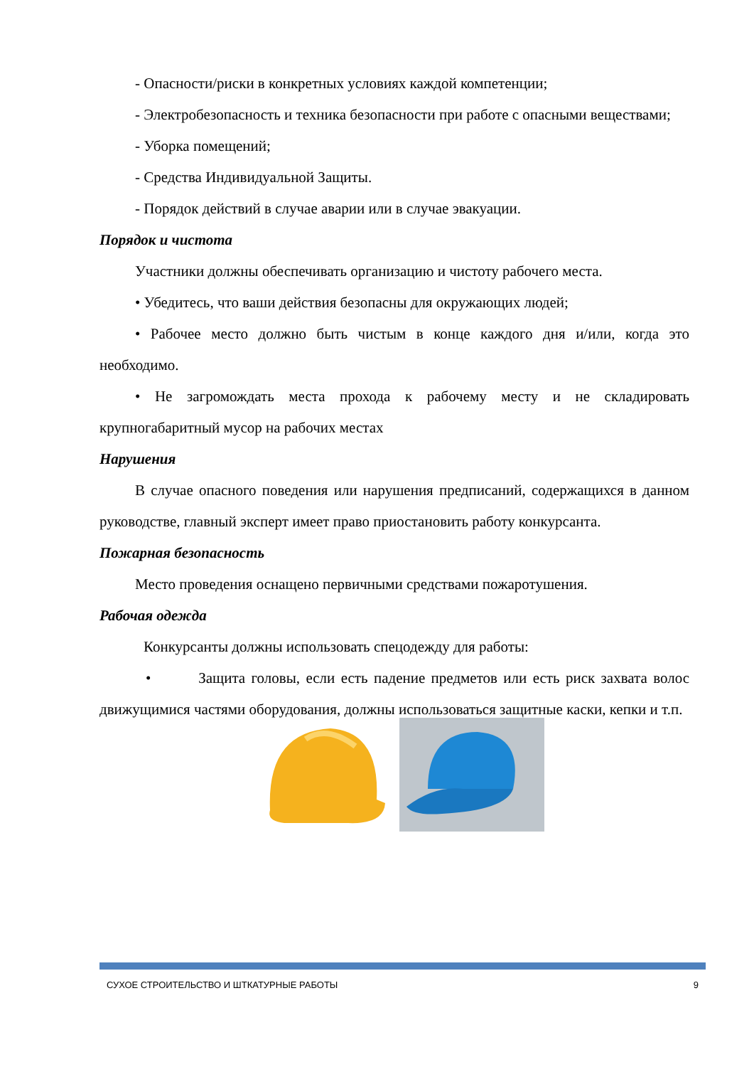- Опасности/риски в конкретных условиях каждой компетенции;
- Электробезопасность и техника безопасности при работе с опасными веществами;
- Уборка помещений;
- Средства Индивидуальной Защиты.
- Порядок действий в случае аварии или в случае эвакуации.
Порядок и чистота
Участники должны обеспечивать организацию и чистоту рабочего места.
• Убедитесь, что ваши действия безопасны для окружающих людей;
• Рабочее место должно быть чистым в конце каждого дня и/или, когда это необходимо.
• Не загромождать места прохода к рабочему месту и не складировать крупногабаритный мусор на рабочих местах
Нарушения
В случае опасного поведения или нарушения предписаний, содержащихся в данном руководстве, главный эксперт имеет право приостановить работу конкурсанта.
Пожарная безопасность
Место проведения оснащено первичными средствами пожаротушения.
Рабочая одежда
Конкурсанты должны использовать спецодежду для работы:
• Защита головы, если есть падение предметов или есть риск захвата волос движущимися частями оборудования, должны использоваться защитные каски, кепки и т.п.
СУХОЕ СТРОИТЕЛЬСТВО И ШТКАТУРНЫЕ РАБОТЫ 9